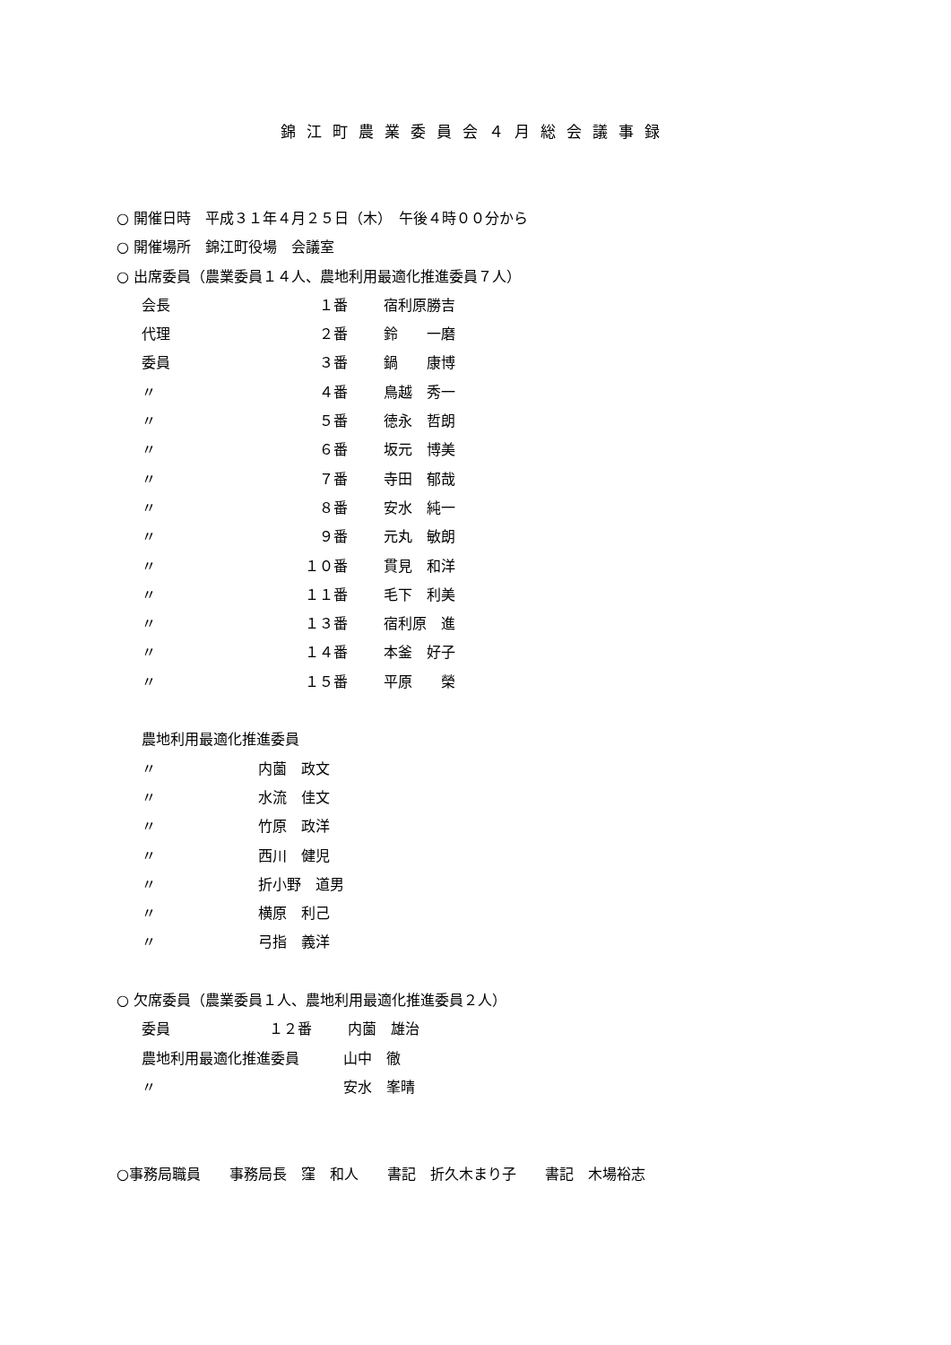錦江町農業委員会４月総会議事録
○ 開催日時　平成３１年４月２５日（木）　午後４時００分から
○ 開催場所　錦江町役場　会議室
○ 出席委員（農業委員１４人、農地利用最適化推進委員７人）
会長 １番 宿利原勝吉
代理 ２番 鈴　　一磨
委員 ３番 鍋　　康博
〃 ４番 鳥越　秀一
〃 ５番 徳永　哲朗
〃 ６番 坂元　博美
〃 ７番 寺田　郁哉
〃 ８番 安水　純一
〃 ９番 元丸　敏朗
〃 １０番 貫見　和洋
〃 １１番 毛下　利美
〃 １３番 宿利原　進
〃 １４番 本釜　好子
〃 １５番 平原　　榮
農地利用最適化推進委員
〃 内薗　政文
〃 水流　佳文
〃 竹原　政洋
〃 西川　健児
〃 折小野　道男
〃 横原　利己
〃 弓指　義洋
○ 欠席委員（農業委員１人、農地利用最適化推進委員２人）
委員 １２番 内薗　雄治
農地利用最適化推進委員 山中　徹
〃 安水　峯晴
○事務局職員　　事務局長　窪　和人　　書記　折久木まり子　　書記　木場裕志